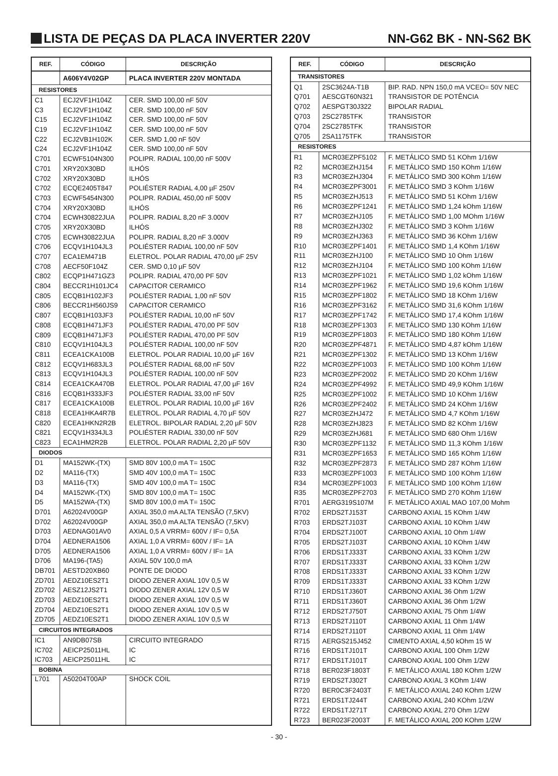LISTA DE PEÇAS DA PLACA INVERTER 220V NN-G62 BK - NN-S62 BK
| REF. | CÓDIGO | DESCRIÇÃO |
| --- | --- | --- |
| | A606Y4V02GP | PLACA INVERTER 220V MONTADA |
| RESISTORES | | |
| C1 | ECJ2VF1H104Z | CER. SMD 100,00 nF 50V |
| C3 | ECJ2VF1H104Z | CER. SMD 100,00 nF 50V |
| C15 | ECJ2VF1H104Z | CER. SMD 100,00 nF 50V |
| C19 | ECJ2VF1H104Z | CER. SMD 100,00 nF 50V |
| C22 | ECJ2VB1H102K | CER. SMD 1,00 nF 50V |
| C24 | ECJ2VF1H104Z | CER. SMD 100,00 nF 50V |
| C701 | ECWF5104N300 | POLIPR. RADIAL 100,00 nF 500V |
| C701 | XRY20X30BD | ILHÓS |
| C702 | XRY20X30BD | ILHÓS |
| C702 | ECQE2405T847 | POLIÉSTER RADIAL 4,00 µF 250V |
| C703 | ECWF5454N300 | POLIPR. RADIAL 450,00 nF 500V |
| C704 | XRY20X30BD | ILHÓS |
| C704 | ECWH30822JUA | POLIPR. RADIAL 8,20 nF 3.000V |
| C705 | XRY20X30BD | ILHÓS |
| C705 | ECWH30822JUA | POLIPR. RADIAL 8,20 nF 3.000V |
| C706 | ECQV1H104JL3 | POLIÉSTER RADIAL 100,00 nF 50V |
| C707 | ECA1EM471B | ELETROL. POLAR RADIAL 470,00 µF 25V |
| C708 | AECF50F104Z | CER. SMD 0,10 µF 50V |
| C802 | ECQP1H471GZ3 | POLIPR. RADIAL 470,00 PF 50V |
| C804 | BECCR1H101JC4 | CAPACITOR CERAMICO |
| C805 | ECQB1H102JF3 | POLIÉSTER RADIAL 1,00 nF 50V |
| C806 | BECCR1H560JS9 | CAPACITOR CERAMICO |
| C807 | ECQB1H103JF3 | POLIÉSTER RADIAL 10,00 nF 50V |
| C808 | ECQB1H471JF3 | POLIÉSTER RADIAL 470,00 PF 50V |
| C809 | ECQB1H471JF3 | POLIÉSTER RADIAL 470,00 PF 50V |
| C810 | ECQV1H104JL3 | POLIÉSTER RADIAL 100,00 nF 50V |
| C811 | ECEA1CKA100B | ELETROL. POLAR RADIAL 10,00 µF 16V |
| C812 | ECQV1H683JL3 | POLIÉSTER RADIAL 68,00 nF 50V |
| C813 | ECQV1H104JL3 | POLIÉSTER RADIAL 100,00 nF 50V |
| C814 | ECEA1CKA470B | ELETROL. POLAR RADIAL 47,00 µF 16V |
| C816 | ECQB1H333JF3 | POLIÉSTER RADIAL 33,00 nF 50V |
| C817 | ECEA1CKA100B | ELETROL. POLAR RADIAL 10,00 µF 16V |
| C818 | ECEA1HKA4R7B | ELETROL. POLAR RADIAL 4,70 µF 50V |
| C820 | ECEA1HKN2R2B | ELETROL. BIPOLAR RADIAL 2,20 µF 50V |
| C821 | ECQV1H334JL3 | POLIÉSTER RADIAL 330,00 nF 50V |
| C823 | ECA1HM2R2B | ELETROL. POLAR RADIAL 2,20 µF 50V |
| DIODOS | | |
| D1 | MA152WK-(TX) | SMD 80V 100,0 mA T= 150C |
| D2 | MA116-(TX) | SMD 40V 100,0 mA T= 150C |
| D3 | MA116-(TX) | SMD 40V 100,0 mA T= 150C |
| D4 | MA152WK-(TX) | SMD 80V 100,0 mA T= 150C |
| D5 | MA152WA-(TX) | SMD 80V 100,0 mA T= 150C |
| D701 | A62024V00GP | AXIAL 350,0 mA ALTA TENSÃO (7,5KV) |
| D702 | A62024V00GP | AXIAL 350,0 mA ALTA TENSÃO (7,5KV) |
| D703 | AEDNAG01AV0 | AXIAL 0,5 A VRRM= 600V / IF= 0,5A |
| D704 | AEDNERA1506 | AXIAL 1,0 A VRRM= 600V / IF= 1A |
| D705 | AEDNERA1506 | AXIAL 1,0 A VRRM= 600V / IF= 1A |
| D706 | MA196-(TA5) | AXIAL 50V 100,0 mA |
| DB701 | AESTD20XB60 | PONTE DE DIODO |
| ZD701 | AEDZ10ES2T1 | DIODO ZENER AXIAL 10V 0,5 W |
| ZD702 | AESZ12JS2T1 | DIODO ZENER AXIAL 12V 0,5 W |
| ZD703 | AEDZ10ES2T1 | DIODO ZENER AXIAL 10V 0,5 W |
| ZD704 | AEDZ10ES2T1 | DIODO ZENER AXIAL 10V 0,5 W |
| ZD705 | AEDZ10ES2T1 | DIODO ZENER AXIAL 10V 0,5 W |
| CIRCUITOS INTEGRADOS | | |
| IC1 | AN9DB07SB | CIRCUITO INTEGRADO |
| IC702 | AEICP25011HL | IC |
| IC703 | AEICP25011HL | IC |
| BOBINA | | |
| L701 | A50204T00AP | SHOCK COIL |
| REF. | CÓDIGO | DESCRIÇÃO |
| --- | --- | --- |
| TRANSISTORES | | |
| Q1 | 2SC3624A-T1B | BIP. RAD. NPN 150,0 mA VCEO= 50V NEC |
| Q701 | AESCGT60N321 | TRANSISTOR DE POTÊNCIA |
| Q702 | AESPGT30J322 | BIPOLAR RADIAL |
| Q703 | 2SC2785TFK | TRANSISTOR |
| Q704 | 2SC2785TFK | TRANSISTOR |
| Q705 | 2SA1175TFK | TRANSISTOR |
| RESISTORES | | |
| R1 | MCR03EZPF5102 | F. METÁLICO SMD 51 KOhm 1/16W |
| R2 | MCR03EZHJ154 | F. METÁLICO SMD 150 KOhm 1/16W |
| R3 | MCR03EZHJ304 | F. METÁLICO SMD 300 KOhm 1/16W |
| R4 | MCR03EZPF3001 | F. METÁLICO SMD 3 KOhm 1/16W |
| R5 | MCR03EZHJ513 | F. METÁLICO SMD 51 KOhm 1/16W |
| R6 | MCR03EZPF1241 | F. METÁLICO SMD 1,24 kOhm 1/16W |
| R7 | MCR03EZHJ105 | F. METÁLICO SMD 1,00 MOhm 1/16W |
| R8 | MCR03EZHJ302 | F. METÁLICO SMD 3 KOhm 1/16W |
| R9 | MCR03EZHJ363 | F. METÁLICO SMD 36 KOhm 1/16W |
| R10 | MCR03EZPF1401 | F. METÁLICO SMD 1,4 KOhm 1/16W |
| R11 | MCR03EZHJ100 | F. METÁLICO SMD 10 Ohm 1/16W |
| R12 | MCR03EZHJ104 | F. METÁLICO SMD 100 KOhm 1/16W |
| R13 | MCR03EZPF1021 | F. METÁLICO SMD 1,02 kOhm 1/16W |
| R14 | MCR03EZPF1962 | F. METÁLICO SMD 19,6 KOhm 1/16W |
| R15 | MCR03EZPF1802 | F. METÁLICO SMD 18 KOhm 1/16W |
| R16 | MCR03EZPF3162 | F. METÁLICO SMD 31,6 KOhm 1/16W |
| R17 | MCR03EZPF1742 | F. METÁLICO SMD 17,4 KOhm 1/16W |
| R18 | MCR03EZPF1303 | F. METÁLICO SMD 130 KOhm 1/16W |
| R19 | MCR03EZPF1803 | F. METÁLICO SMD 180 KOhm 1/16W |
| R20 | MCR03EZPF4871 | F. METÁLICO SMD 4,87 kOhm 1/16W |
| R21 | MCR03EZPF1302 | F. METÁLICO SMD 13 KOhm 1/16W |
| R22 | MCR03EZPF1003 | F. METÁLICO SMD 100 KOhm 1/16W |
| R23 | MCR03EZPF2002 | F. METÁLICO SMD 20 KOhm 1/16W |
| R24 | MCR03EZPF4992 | F. METÁLICO SMD 49,9 KOhm 1/16W |
| R25 | MCR03EZPF1002 | F. METÁLICO SMD 10 KOhm 1/16W |
| R26 | MCR03EZPF2402 | F. METÁLICO SMD 24 KOhm 1/16W |
| R27 | MCR03EZHJ472 | F. METÁLICO SMD 4,7 KOhm 1/16W |
| R28 | MCR03EZHJ823 | F. METÁLICO SMD 82 KOhm 1/16W |
| R29 | MCR03EZHJ681 | F. METÁLICO SMD 680 Ohm 1/16W |
| R30 | MCR03EZPF1132 | F. METÁLICO SMD 11,3 KOhm 1/16W |
| R31 | MCR03EZPF1653 | F. METÁLICO SMD 165 KOhm 1/16W |
| R32 | MCR03EZPF2873 | F. METÁLICO SMD 287 KOhm 1/16W |
| R33 | MCR03EZPF1003 | F. METÁLICO SMD 100 KOhm 1/16W |
| R34 | MCR03EZPF1003 | F. METÁLICO SMD 100 KOhm 1/16W |
| R35 | MCR03EZPF2703 | F. METÁLICO SMD 270 KOhm 1/16W |
| R701 | AERG319S107M | F. METÁLICO AXIAL MAO 107,00 Mohm |
| R702 | ERDS2TJ153T | CARBONO AXIAL 15 KOhm 1/4W |
| R703 | ERDS2TJ103T | CARBONO AXIAL 10 KOhm 1/4W |
| R704 | ERDS2TJ100T | CARBONO AXIAL 10 Ohm 1/4W |
| R705 | ERDS2TJ103T | CARBONO AXIAL 10 KOhm 1/4W |
| R706 | ERDS1TJ333T | CARBONO AXIAL 33 KOhm 1/2W |
| R707 | ERDS1TJ333T | CARBONO AXIAL 33 KOhm 1/2W |
| R708 | ERDS1TJ333T | CARBONO AXIAL 33 KOhm 1/2W |
| R709 | ERDS1TJ333T | CARBONO AXIAL 33 KOhm 1/2W |
| R710 | ERDS1TJ360T | CARBONO AXIAL 36 Ohm 1/2W |
| R711 | ERDS1TJ360T | CARBONO AXIAL 36 Ohm 1/2W |
| R712 | ERDS2TJ750T | CARBONO AXIAL 75 Ohm 1/4W |
| R713 | ERDS2TJ110T | CARBONO AXIAL 11 Ohm 1/4W |
| R714 | ERDS2TJ110T | CARBONO AXIAL 11 Ohm 1/4W |
| R715 | AERGS215J452 | CIMENTO AXIAL 4,50 kOhm 15 W |
| R716 | ERDS1TJ101T | CARBONO AXIAL 100 Ohm 1/2W |
| R717 | ERDS1TJ101T | CARBONO AXIAL 100 Ohm 1/2W |
| R718 | BER023F1803T | F. METÁLICO AXIAL 180 KOhm 1/2W |
| R719 | ERDS2TJ302T | CARBONO AXIAL 3 KOhm 1/4W |
| R720 | BER0C3F2403T | F. METÁLICO AXIAL 240 KOhm 1/2W |
| R721 | ERDS1TJ244T | CARBONO AXIAL 240 KOhm 1/2W |
| R722 | ERDS1TJ271T | CARBONO AXIAL 270 Ohm 1/2W |
| R723 | BER023F2003T | F. METÁLICO AXIAL 200 KOhm 1/2W |
- 30 -